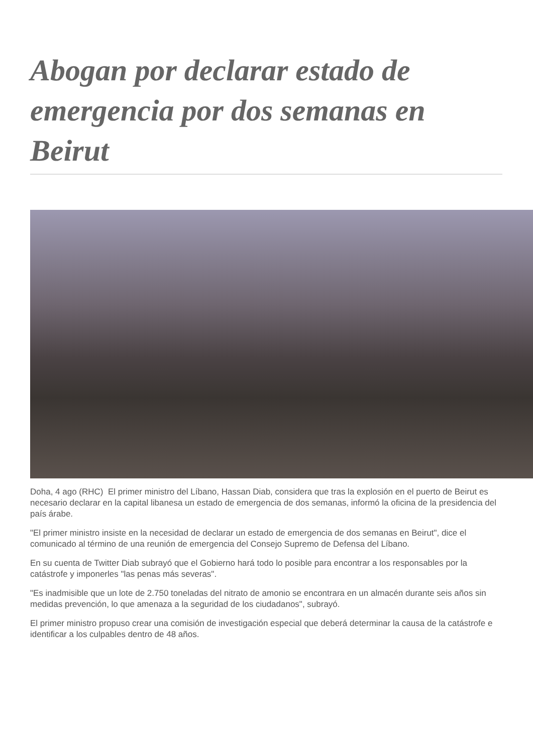Abogan por declarar estado de emergencia por dos semanas en Beirut
Doha, 4 ago (RHC) El primer ministro del Líbano, Hassan Diab, considera que tras la explosión en el puerto de Beirut es necesario declarar en la capital libanesa un estado de emergencia de dos semanas, informó la oficina de la presidencia del país árabe.
"El primer ministro insiste en la necesidad de declarar un estado de emergencia de dos semanas en Beirut", dice el comunicado al término de una reunión de emergencia del Consejo Supremo de Defensa del Líbano.
En su cuenta de Twitter Diab subrayó que el Gobierno hará todo lo posible para encontrar a los responsables por la catástrofe y imponerles "las penas más severas".
"Es inadmisible que un lote de 2.750 toneladas del nitrato de amonio se encontrara en un almacén durante seis años sin medidas prevención, lo que amenaza a la seguridad de los ciudadanos", subrayó.
El primer ministro propuso crear una comisión de investigación especial que deberá determinar la causa de la catástrofe e identificar a los culpables dentro de 48 años.